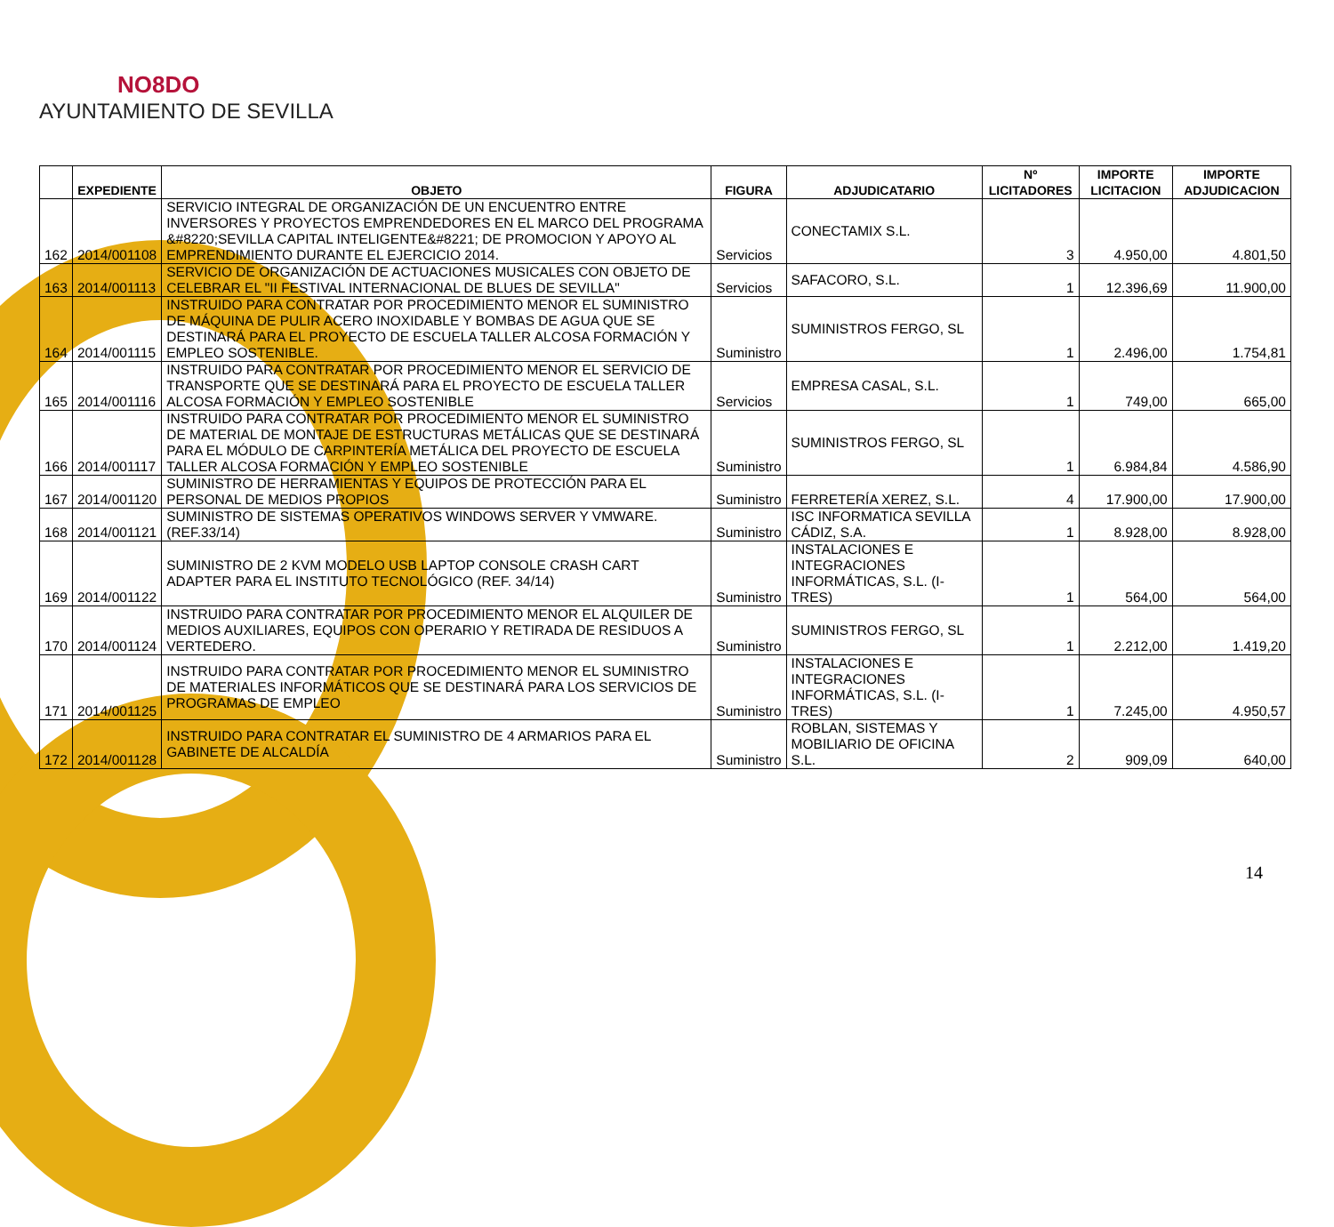NO8DO
AYUNTAMIENTO DE SEVILLA
| | EXPEDIENTE | OBJETO | FIGURA | ADJUDICATARIO | Nº LICITADORES | IMPORTE LICITACION | IMPORTE ADJUDICACION |
| --- | --- | --- | --- | --- | --- | --- | --- |
| 162 | 2014/001108 | SERVICIO INTEGRAL DE ORGANIZACIÓN DE UN ENCUENTRO ENTRE INVERSORES Y PROYECTOS EMPRENDEDORES EN EL MARCO DEL PROGRAMA &#8220;SEVILLA CAPITAL INTELIGENTE&#8221; DE PROMOCION Y APOYO AL EMPRENDIMIENTO DURANTE EL EJERCICIO 2014. | Servicios | CONECTAMIX S.L. | 3 | 4.950,00 | 4.801,50 |
| 163 | 2014/001113 | SERVICIO DE ORGANIZACIÓN DE ACTUACIONES MUSICALES CON OBJETO DE CELEBRAR EL "II FESTIVAL INTERNACIONAL DE BLUES DE SEVILLA" | Servicios | SAFACORO, S.L. | 1 | 12.396,69 | 11.900,00 |
| 164 | 2014/001115 | INSTRUIDO PARA CONTRATAR POR PROCEDIMIENTO MENOR EL SUMINISTRO DE MÁQUINA DE PULIR ACERO INOXIDABLE Y BOMBAS DE AGUA QUE SE DESTINARÁ PARA EL PROYECTO DE ESCUELA TALLER ALCOSA FORMACIÓN Y EMPLEO SOSTENIBLE. | Suministro | SUMINISTROS FERGO, SL | 1 | 2.496,00 | 1.754,81 |
| 165 | 2014/001116 | INSTRUIDO PARA CONTRATAR POR PROCEDIMIENTO MENOR EL SERVICIO DE TRANSPORTE QUE SE DESTINARÁ PARA EL PROYECTO DE ESCUELA TALLER ALCOSA FORMACIÓN Y EMPLEO SOSTENIBLE | Servicios | EMPRESA CASAL, S.L. | 1 | 749,00 | 665,00 |
| 166 | 2014/001117 | INSTRUIDO PARA CONTRATAR POR PROCEDIMIENTO MENOR EL SUMINISTRO DE MATERIAL DE MONTAJE DE ESTRUCTURAS METÁLICAS QUE SE DESTINARÁ PARA EL MÓDULO DE CARPINTERÍA METÁLICA DEL PROYECTO DE ESCUELA TALLER ALCOSA FORMACIÓN Y EMPLEO SOSTENIBLE | Suministro | SUMINISTROS FERGO, SL | 1 | 6.984,84 | 4.586,90 |
| 167 | 2014/001120 | SUMINISTRO DE HERRAMIENTAS Y EQUIPOS DE PROTECCIÓN PARA EL PERSONAL DE MEDIOS PROPIOS | Suministro | FERRETERÍA XEREZ, S.L. | 4 | 17.900,00 | 17.900,00 |
| 168 | 2014/001121 | SUMINISTRO DE SISTEMAS OPERATIVOS WINDOWS SERVER Y VMWARE. (REF.33/14) | Suministro | ISC INFORMATICA SEVILLA CÁDIZ, S.A. | 1 | 8.928,00 | 8.928,00 |
| 169 | 2014/001122 | SUMINISTRO DE 2 KVM MODELO USB LAPTOP CONSOLE CRASH CART ADAPTER PARA EL INSTITUTO TECNOLÓGICO (REF. 34/14) | Suministro | INSTALACIONES E INTEGRACIONES INFORMÁTICAS, S.L. (I-TRES) | 1 | 564,00 | 564,00 |
| 170 | 2014/001124 | INSTRUIDO PARA CONTRATAR POR PROCEDIMIENTO MENOR EL ALQUILER DE MEDIOS AUXILIARES, EQUIPOS CON OPERARIO Y RETIRADA DE RESIDUOS A VERTEDERO. | Suministro | SUMINISTROS FERGO, SL | 1 | 2.212,00 | 1.419,20 |
| 171 | 2014/001125 | INSTRUIDO PARA CONTRATAR POR PROCEDIMIENTO MENOR EL SUMINISTRO DE MATERIALES INFORMÁTICOS QUE SE DESTINARÁ PARA LOS SERVICIOS DE PROGRAMAS DE EMPLEO | Suministro | INSTALACIONES E INTEGRACIONES INFORMÁTICAS, S.L. (I-TRES) | 1 | 7.245,00 | 4.950,57 |
| 172 | 2014/001128 | INSTRUIDO PARA CONTRATAR EL SUMINISTRO DE 4 ARMARIOS PARA EL GABINETE DE ALCALDÍA | Suministro | ROBLAN, SISTEMAS Y MOBILIARIO DE OFICINA S.L. | 2 | 909,09 | 640,00 |
14